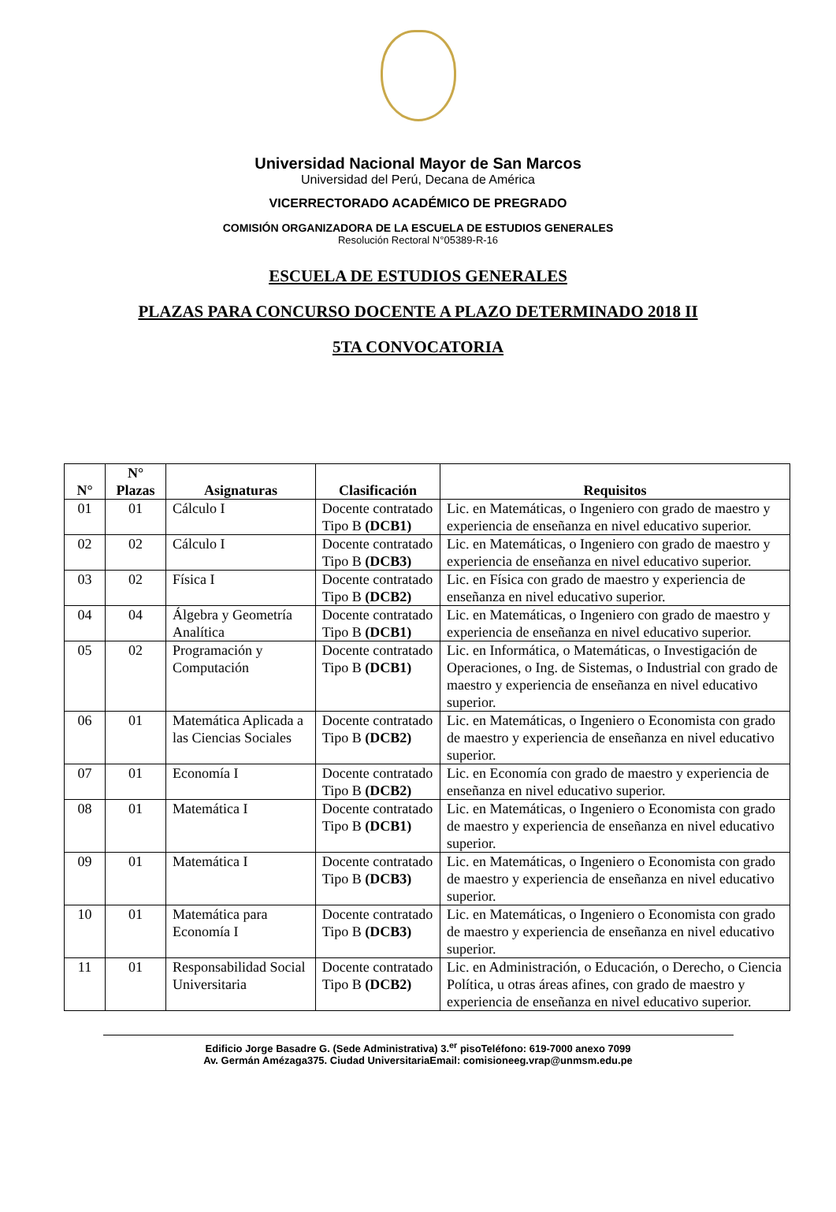Universidad Nacional Mayor de San Marcos
Universidad del Perú, Decana de América
VICERRECTORADO ACADÉMICO DE PREGRADO
COMISIÓN ORGANIZADORA DE LA ESCUELA DE ESTUDIOS GENERALES
Resolución Rectoral N°05389-R-16
ESCUELA DE ESTUDIOS GENERALES
PLAZAS PARA CONCURSO DOCENTE A PLAZO DETERMINADO 2018 II
5TA CONVOCATORIA
| N° | N° Plazas | Asignaturas | Clasificación | Requisitos |
| --- | --- | --- | --- | --- |
| 01 | 01 | Cálculo I | Docente contratado Tipo B (DCB1) | Lic. en Matemáticas, o Ingeniero con grado de maestro y experiencia de enseñanza en nivel educativo superior. |
| 02 | 02 | Cálculo I | Docente contratado Tipo B (DCB3) | Lic. en Matemáticas, o Ingeniero con grado de maestro y experiencia de enseñanza en nivel educativo superior. |
| 03 | 02 | Física I | Docente contratado Tipo B (DCB2) | Lic. en Física con grado de maestro y experiencia de enseñanza en nivel educativo superior. |
| 04 | 04 | Álgebra y Geometría Analítica | Docente contratado Tipo B (DCB1) | Lic. en Matemáticas, o Ingeniero con grado de maestro y experiencia de enseñanza en nivel educativo superior. |
| 05 | 02 | Programación y Computación | Docente contratado Tipo B (DCB1) | Lic. en Informática, o Matemáticas, o Investigación de Operaciones, o Ing. de Sistemas, o Industrial con grado de maestro y experiencia de enseñanza en nivel educativo superior. |
| 06 | 01 | Matemática Aplicada a las Ciencias Sociales | Docente contratado Tipo B (DCB2) | Lic. en Matemáticas, o Ingeniero o Economista con grado de maestro y experiencia de enseñanza en nivel educativo superior. |
| 07 | 01 | Economía I | Docente contratado Tipo B (DCB2) | Lic. en Economía con grado de maestro y experiencia de enseñanza en nivel educativo superior. |
| 08 | 01 | Matemática I | Docente contratado Tipo B (DCB1) | Lic. en Matemáticas, o Ingeniero o Economista con grado de maestro y experiencia de enseñanza en nivel educativo superior. |
| 09 | 01 | Matemática I | Docente contratado Tipo B (DCB3) | Lic. en Matemáticas, o Ingeniero o Economista con grado de maestro y experiencia de enseñanza en nivel educativo superior. |
| 10 | 01 | Matemática para Economía I | Docente contratado Tipo B (DCB3) | Lic. en Matemáticas, o Ingeniero o Economista con grado de maestro y experiencia de enseñanza en nivel educativo superior. |
| 11 | 01 | Responsabilidad Social Universitaria | Docente contratado Tipo B (DCB2) | Lic. en Administración, o Educación, o Derecho, o Ciencia Política, u otras áreas afines, con grado de maestro y experiencia de enseñanza en nivel educativo superior. |
Edificio Jorge Basadre G. (Sede Administrativa) 3.<sup>er</sup> pisoTeléfono: 619-7000 anexo 7099
Av. Germán Amézaga375. Ciudad UniversitariaEmail: comisioneeg.vrap@unmsm.edu.pe